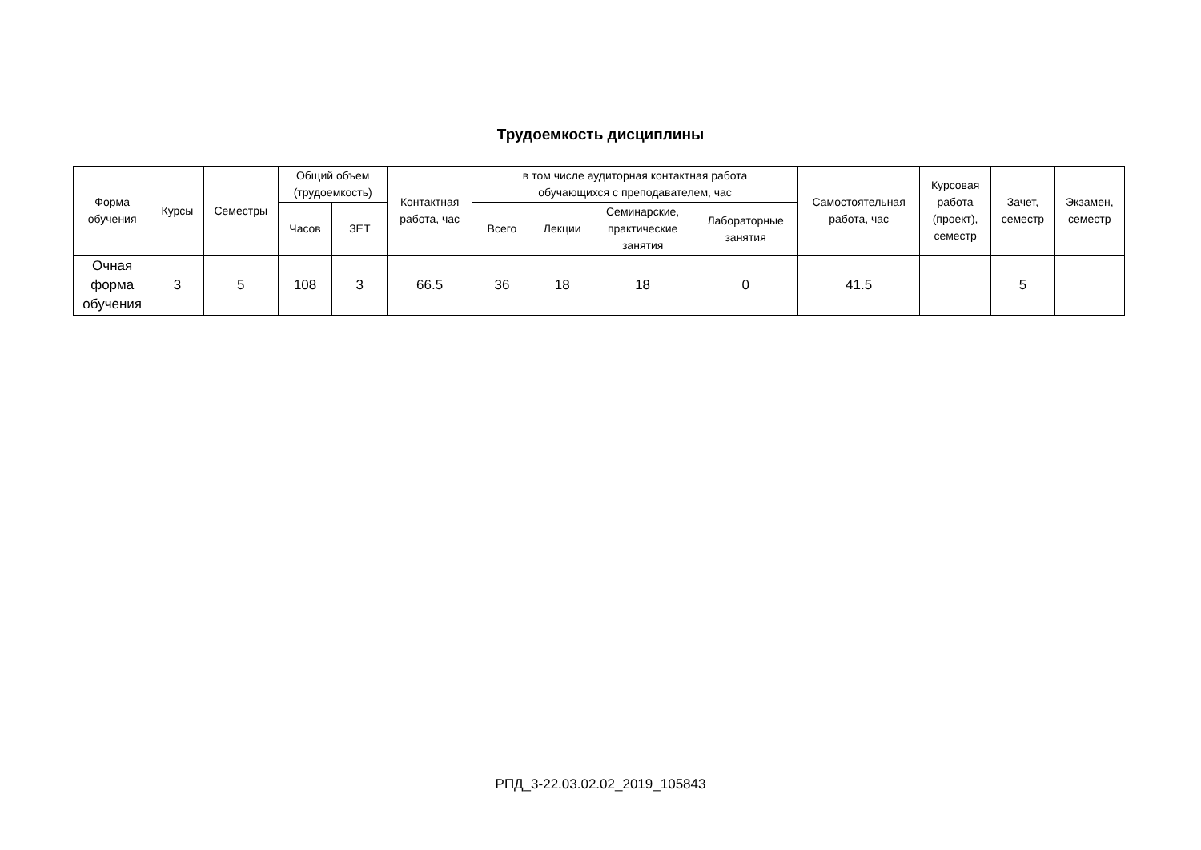Трудоемкость дисциплины
| Форма обучения | Курсы | Семестры | Общий объем (трудоемкость) | | Контактная работа, час | в том числе аудиторная контактная работа обучающихся с преподавателем, час | | | | Самостоятельная работа, час | Курсовая работа (проект), семестр | Зачет, семестр | Экзамен, семестр |
| --- | --- | --- | --- | --- | --- | --- | --- | --- | --- | --- | --- | --- | --- |
| | | | Часов | ЗЕТ | | Всего | Лекции | Семинарские, практические занятия | Лабораторные занятия | | | | |
| Очная форма обучения | 3 | 5 | 108 | 3 | 66.5 | 36 | 18 | 18 | 0 | 41.5 | | 5 | |
РПД_3-22.03.02.02_2019_105843